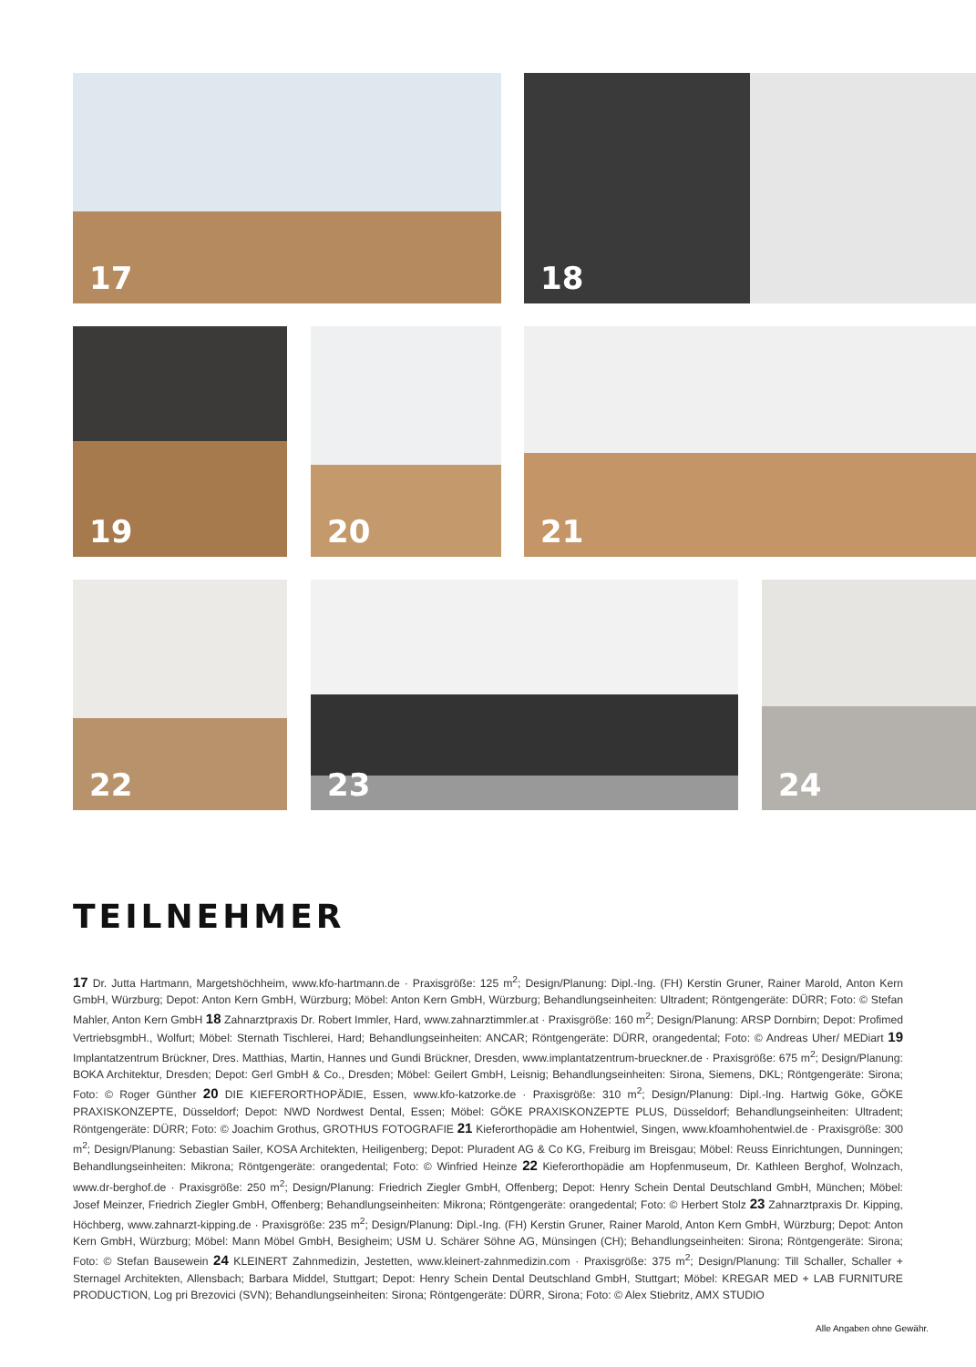17 18
19 20 21
22 23 24
TEILNEHMER
17 Dr. Jutta Hartmann, Margetshöchheim, www.kfo-hartmann.de · Praxisgröße: 125 m<sup>2</sup>; Design/Planung: Dipl.-Ing. (FH) Kerstin Gruner, Rainer Marold, Anton Kern GmbH, Würzburg; Depot: Anton Kern GmbH, Würzburg; Möbel: Anton Kern GmbH, Würzburg; Behandlungseinheiten: Ultradent; Röntgengeräte: DÜRR; Foto: © Stefan Mahler, Anton Kern GmbH 18 Zahnarztpraxis Dr. Robert Immler, Hard, www.zahnarztimmler.at · Praxisgröße: 160 m<sup>2</sup>; Design/Planung: ARSP Dornbirn; Depot: Profimed VertriebsgmbH., Wolfurt; Möbel: Sternath Tischlerei, Hard; Behandlungseinheiten: ANCAR; Röntgengeräte: DÜRR, orangedental; Foto: © Andreas Uher/ MEDiart 19 Implantatzentrum Brückner, Dres. Matthias, Martin, Hannes und Gundi Brückner, Dresden, www.implantatzentrum-brueckner.de · Praxisgröße: 675 m<sup>2</sup>; Design/Planung: BOKA Architektur, Dresden; Depot: Gerl GmbH & Co., Dresden; Möbel: Geilert GmbH, Leisnig; Behandlungseinheiten: Sirona, Siemens, DKL; Röntgengeräte: Sirona; Foto: © Roger Günther 20 DIE KIEFERORTHOPÄDIE, Essen, www.kfo-katzorke.de · Praxisgröße: 310 m<sup>2</sup>; Design/Planung: Dipl.-Ing. Hartwig Göke, GÖKE PRAXISKONZEPTE, Düsseldorf; Depot: NWD Nordwest Dental, Essen; Möbel: GÖKE PRAXISKONZEPTE PLUS, Düsseldorf; Behandlungseinheiten: Ultradent; Röntgengeräte: DÜRR; Foto: © Joachim Grothus, GROTHUS FOTOGRAFIE 21 Kieferorthopädie am Hohentwiel, Singen, www.kfoamhohentwiel.de · Praxisgröße: 300 m<sup>2</sup>; Design/Planung: Sebastian Sailer, KOSA Architekten, Heiligenberg; Depot: Pluradent AG & Co KG, Freiburg im Breisgau; Möbel: Reuss Einrichtungen, Dunningen; Behandlungseinheiten: Mikrona; Röntgengeräte: orangedental; Foto: © Winfried Heinze 22 Kieferorthopädie am Hopfenmuseum, Dr. Kathleen Berghof, Wolnzach, www.dr-berghof.de · Praxisgröße: 250 m<sup>2</sup>; Design/Planung: Friedrich Ziegler GmbH, Offenberg; Depot: Henry Schein Dental Deutschland GmbH, München; Möbel: Josef Meinzer, Friedrich Ziegler GmbH, Offenberg; Behandlungseinheiten: Mikrona; Röntgengeräte: orangedental; Foto: © Herbert Stolz 23 Zahnarztpraxis Dr. Kipping, Höchberg, www.zahnarzt-kipping.de · Praxisgröße: 235 m<sup>2</sup>; Design/Planung: Dipl.-Ing. (FH) Kerstin Gruner, Rainer Marold, Anton Kern GmbH, Würzburg; Depot: Anton Kern GmbH, Würzburg; Möbel: Mann Möbel GmbH, Besigheim; USM U. Schärer Söhne AG, Münsingen (CH); Behandlungseinheiten: Sirona; Röntgengeräte: Sirona; Foto: © Stefan Bausewein 24 KLEINERT Zahnmedizin, Jestetten, www.kleinert-zahnmedizin.com · Praxisgröße: 375 m<sup>2</sup>; Design/Planung: Till Schaller, Schaller + Sternagel Architekten, Allensbach; Barbara Middel, Stuttgart; Depot: Henry Schein Dental Deutschland GmbH, Stuttgart; Möbel: KREGAR MED + LAB FURNITURE PRODUCTION, Log pri Brezovici (SVN); Behandlungseinheiten: Sirona; Röntgengeräte: DÜRR, Sirona; Foto: © Alex Stiebritz, AMX STUDIO
Alle Angaben ohne Gewähr.